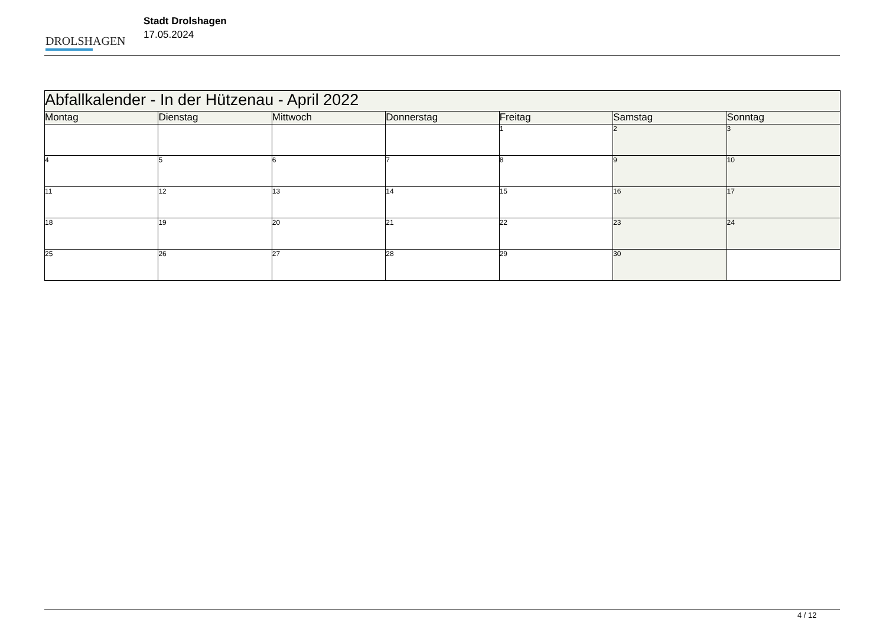DROLSHAGEN
Stadt Drolshagen
17.05.2024
| Abfallkalender - In der Hützenau - April 2022 | | | | | | |
| Montag | Dienstag | Mittwoch | Donnerstag | Freitag | Samstag | Sonntag |
| | | | | 1 | 2 | 3 |
| 4 | 5 | 6 | 7 | 8 | 9 | 10 |
| 11 | 12 | 13 | 14 | 15 | 16 | 17 |
| 18 | 19 | 20 | 21 | 22 | 23 | 24 |
| 25 | 26 | 27 | 28 | 29 | 30 | |
4 / 12